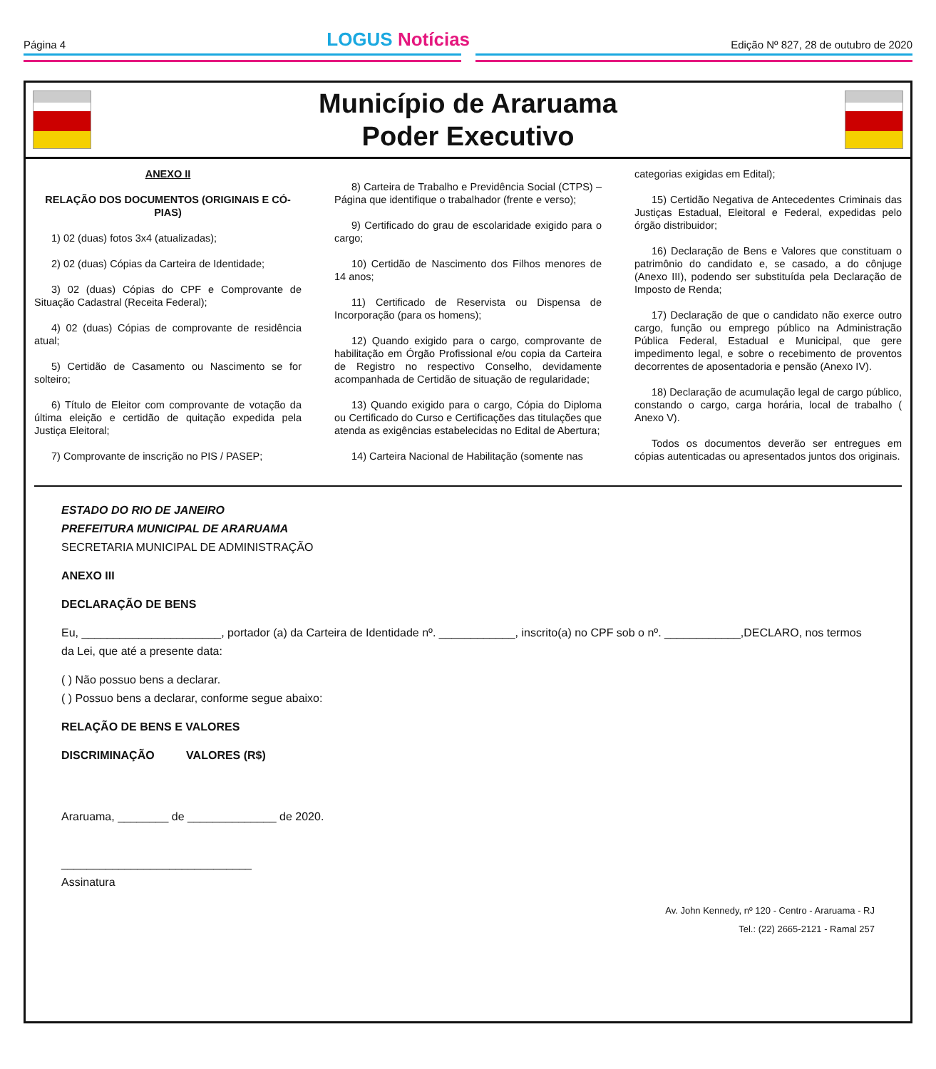Página 4
LOGUS Notícias
Edição Nº 827, 28 de outubro de 2020
Município de Araruama
Poder Executivo
ANEXO II
RELAÇÃO DOS DOCUMENTOS (ORIGINAIS E CÓ-PIAS)
1) 02 (duas) fotos 3x4 (atualizadas);
2) 02 (duas) Cópias da Carteira de Identidade;
3) 02 (duas) Cópias do CPF e Comprovante de Situação Cadastral (Receita Federal);
4) 02 (duas) Cópias de comprovante de residência atual;
5) Certidão de Casamento ou Nascimento se for solteiro;
6) Título de Eleitor com comprovante de votação da última eleição e certidão de quitação expedida pela Justiça Eleitoral;
7) Comprovante de inscrição no PIS / PASEP;
8) Carteira de Trabalho e Previdência Social (CTPS) –Página que identifique o trabalhador (frente e verso);
9) Certificado do grau de escolaridade exigido para o cargo;
10) Certidão de Nascimento dos Filhos menores de 14 anos;
11) Certificado de Reservista ou Dispensa de Incorporação (para os homens);
12) Quando exigido para o cargo, comprovante de habilitação em Órgão Profissional e/ou copia da Carteira de Registro no respectivo Conselho, devidamente acompanhada de Certidão de situação de regularidade;
13) Quando exigido para o cargo, Cópia do Diploma ou Certificado do Curso e Certificações das titulações que atenda as exigências estabelecidas no Edital de Abertura;
14) Carteira Nacional de Habilitação (somente nas
categorias exigidas em Edital);
15) Certidão Negativa de Antecedentes Criminais das Justiças Estadual, Eleitoral e Federal, expedidas pelo órgão distribuidor;
16) Declaração de Bens e Valores que constituam o patrimônio do candidato e, se casado, a do cônjuge (Anexo III), podendo ser substituída pela Declaração de Imposto de Renda;
17) Declaração de que o candidato não exerce outro cargo, função ou emprego público na Administração Pública Federal, Estadual e Municipal, que gere impedimento legal, e sobre o recebimento de proventos decorrentes de aposentadoria e pensão (Anexo IV).
18) Declaração de acumulação legal de cargo público, constando o cargo, carga horária, local de trabalho ( Anexo V).
Todos os documentos deverão ser entregues em cópias autenticadas ou apresentados juntos dos originais.
ESTADO DO RIO DE JANEIRO
PREFEITURA MUNICIPAL DE ARARUAMA
SECRETARIA MUNICIPAL DE ADMINISTRAÇÃO
ANEXO III
DECLARAÇÃO DE BENS
Eu, ______________________, portador (a) da Carteira de Identidade nº. ____________, inscrito(a) no CPF sob o nº. ____________,DECLARO, nos termos da Lei, que até a presente data:
( ) Não possuo bens a declarar.
( ) Possuo bens a declarar, conforme segue abaixo:
RELAÇÃO DE BENS E VALORES
DISCRIMINAÇÃO VALORES (R$)
Araruama, ________ de ______________ de 2020.
______________________________
Assinatura
Av. John Kennedy, nº 120 - Centro - Araruama - RJ
Tel.: (22) 2665-2121 - Ramal 257